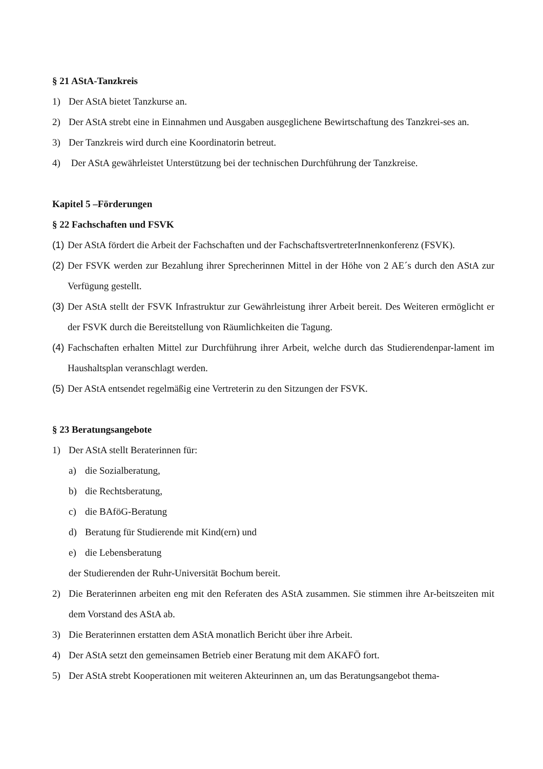§ 21 AStA-Tanzkreis
1) Der AStA bietet Tanzkurse an.
2) Der AStA strebt eine in Einnahmen und Ausgaben ausgeglichene Bewirtschaftung des Tanzkrei-ses an.
3) Der Tanzkreis wird durch eine Koordinatorin betreut.
4) Der AStA gewährleistet Unterstützung bei der technischen Durchführung der Tanzkreise.
Kapitel 5 –Förderungen
§ 22 Fachschaften und FSVK
(1) Der AStA fördert die Arbeit der Fachschaften und der FachschaftsvertreterInnenkonferenz (FSVK).
(2) Der FSVK werden zur Bezahlung ihrer Sprecherinnen Mittel in der Höhe von 2 AE´s durch den AStA zur Verfügung gestellt.
(3) Der AStA stellt der FSVK Infrastruktur zur Gewährleistung ihrer Arbeit bereit. Des Weiteren ermöglicht er der FSVK durch die Bereitstellung von Räumlichkeiten die Tagung.
(4) Fachschaften erhalten Mittel zur Durchführung ihrer Arbeit, welche durch das Studierendenpar-lament im Haushaltsplan veranschlagt werden.
(5) Der AStA entsendet regelmäßig eine Vertreterin zu den Sitzungen der FSVK.
§ 23 Beratungsangebote
1) Der AStA stellt Beraterinnen für:
a) die Sozialberatung,
b) die Rechtsberatung,
c) die BAföG-Beratung
d) Beratung für Studierende mit Kind(ern) und
e) die Lebensberatung
der Studierenden der Ruhr-Universität Bochum bereit.
2) Die Beraterinnen arbeiten eng mit den Referaten des AStA zusammen. Sie stimmen ihre Ar-beitszeiten mit dem Vorstand des AStA ab.
3) Die Beraterinnen erstatten dem AStA monatlich Bericht über ihre Arbeit.
4) Der AStA setzt den gemeinsamen Betrieb einer Beratung mit dem AKAFÖ fort.
5) Der AStA strebt Kooperationen mit weiteren Akteurinnen an, um das Beratungsangebot thema-